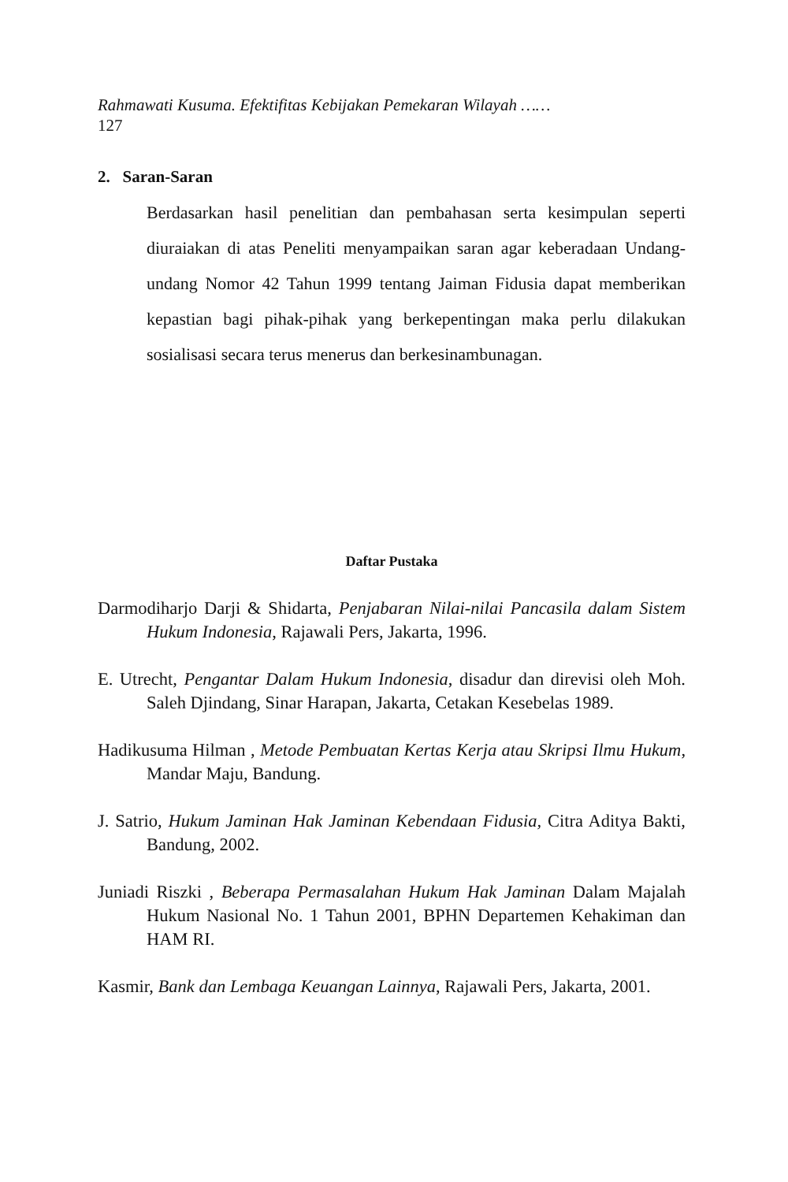Rahmawati Kusuma. Efektifitas Kebijakan Pemekaran Wilayah ……
127
2. Saran-Saran
Berdasarkan hasil penelitian dan pembahasan serta kesimpulan seperti diuraiakan di atas Peneliti menyampaikan saran agar keberadaan Undang-undang Nomor 42 Tahun 1999 tentang Jaiman Fidusia dapat memberikan kepastian bagi pihak-pihak yang berkepentingan maka perlu dilakukan sosialisasi secara terus menerus dan berkesinambunagan.
Daftar Pustaka
Darmodiharjo Darji & Shidarta, Penjabaran Nilai-nilai Pancasila dalam Sistem Hukum Indonesia, Rajawali Pers, Jakarta, 1996.
E. Utrecht, Pengantar Dalam Hukum Indonesia, disadur dan direvisi oleh Moh. Saleh Djindang, Sinar Harapan, Jakarta, Cetakan Kesebelas 1989.
Hadikusuma Hilman , Metode Pembuatan Kertas Kerja atau Skripsi Ilmu Hukum, Mandar Maju, Bandung.
J. Satrio, Hukum Jaminan Hak Jaminan Kebendaan Fidusia, Citra Aditya Bakti, Bandung, 2002.
Juniadi Riszki , Beberapa Permasalahan Hukum Hak Jaminan Dalam Majalah Hukum Nasional No. 1 Tahun 2001, BPHN Departemen Kehakiman dan HAM RI.
Kasmir, Bank dan Lembaga Keuangan Lainnya, Rajawali Pers, Jakarta, 2001.